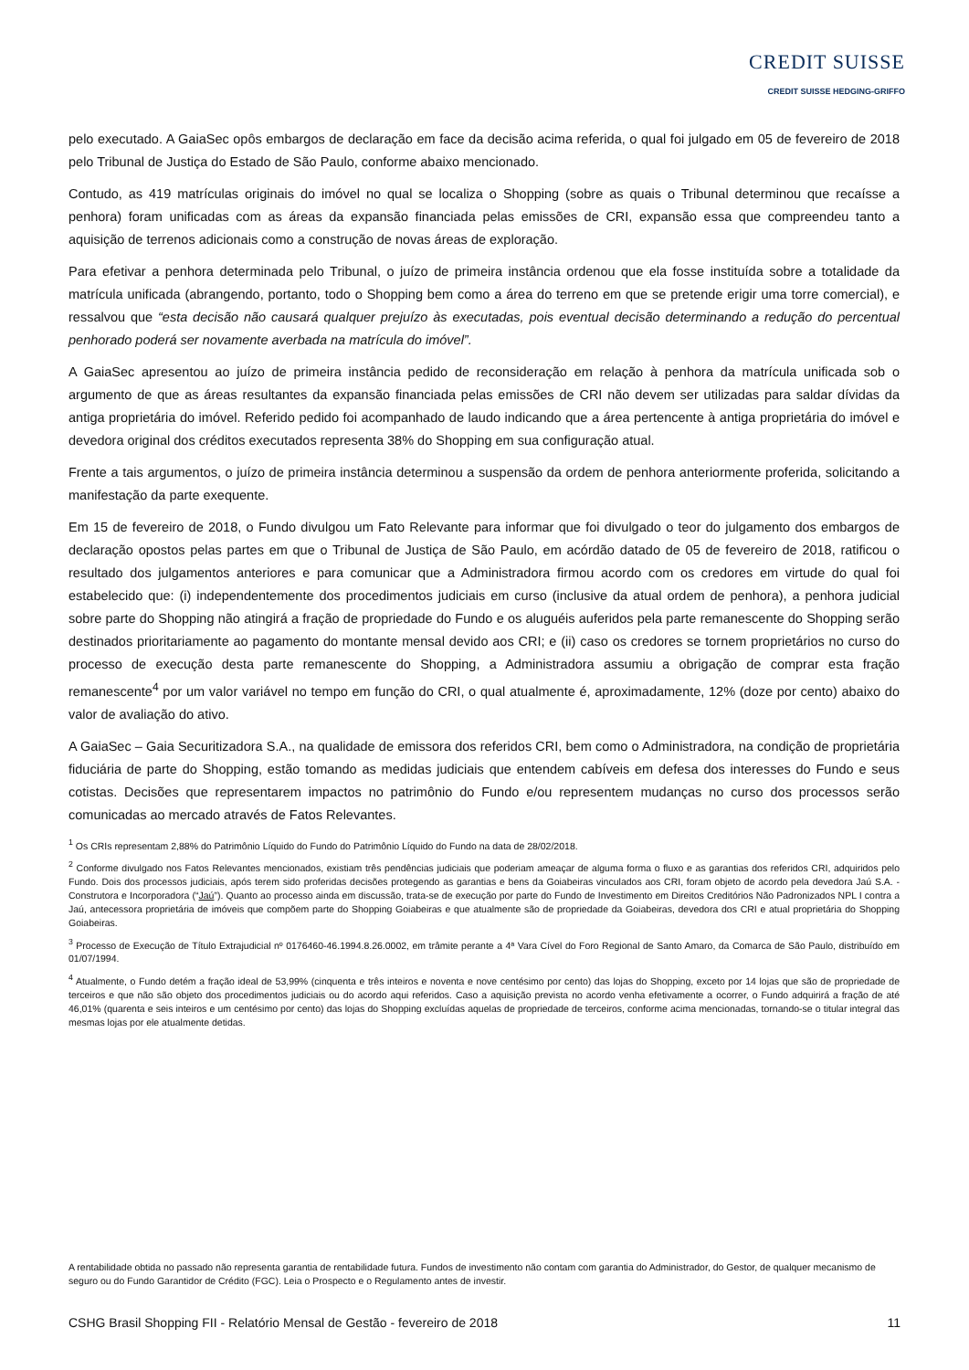CREDIT SUISSE
CREDIT SUISSE HEDGING-GRIFFO
pelo executado. A GaiaSec opôs embargos de declaração em face da decisão acima referida, o qual foi julgado em 05 de fevereiro de 2018 pelo Tribunal de Justiça do Estado de São Paulo, conforme abaixo mencionado.
Contudo, as 419 matrículas originais do imóvel no qual se localiza o Shopping (sobre as quais o Tribunal determinou que recaísse a penhora) foram unificadas com as áreas da expansão financiada pelas emissões de CRI, expansão essa que compreendeu tanto a aquisição de terrenos adicionais como a construção de novas áreas de exploração.
Para efetivar a penhora determinada pelo Tribunal, o juízo de primeira instância ordenou que ela fosse instituída sobre a totalidade da matrícula unificada (abrangendo, portanto, todo o Shopping bem como a área do terreno em que se pretende erigir uma torre comercial), e ressalvou que “esta decisão não causará qualquer prejuízo às executadas, pois eventual decisão determinando a redução do percentual penhorado poderá ser novamente averbada na matrícula do imóvel”.
A GaiaSec apresentou ao juízo de primeira instância pedido de reconsideração em relação à penhora da matrícula unificada sob o argumento de que as áreas resultantes da expansão financiada pelas emissões de CRI não devem ser utilizadas para saldar dívidas da antiga proprietária do imóvel. Referido pedido foi acompanhado de laudo indicando que a área pertencente à antiga proprietária do imóvel e devedora original dos créditos executados representa 38% do Shopping em sua configuração atual.
Frente a tais argumentos, o juízo de primeira instância determinou a suspensão da ordem de penhora anteriormente proferida, solicitando a manifestação da parte exequente.
Em 15 de fevereiro de 2018, o Fundo divulgou um Fato Relevante para informar que foi divulgado o teor do julgamento dos embargos de declaração opostos pelas partes em que o Tribunal de Justiça de São Paulo, em acórdão datado de 05 de fevereiro de 2018, ratificou o resultado dos julgamentos anteriores e para comunicar que a Administradora firmou acordo com os credores em virtude do qual foi estabelecido que: (i) independentemente dos procedimentos judiciais em curso (inclusive da atual ordem de penhora), a penhora judicial sobre parte do Shopping não atingirá a fração de propriedade do Fundo e os aluguéis auferidos pela parte remanescente do Shopping serão destinados prioritariamente ao pagamento do montante mensal devido aos CRI; e (ii) caso os credores se tornem proprietários no curso do processo de execução desta parte remanescente do Shopping, a Administradora assumiu a obrigação de comprar esta fração remanescente<sup>4</sup> por um valor variável no tempo em função do CRI, o qual atualmente é, aproximadamente, 12% (doze por cento) abaixo do valor de avaliação do ativo.
A GaiaSec – Gaia Securitizadora S.A., na qualidade de emissora dos referidos CRI, bem como o Administradora, na condição de proprietária fiduciária de parte do Shopping, estão tomando as medidas judiciais que entendem cabíveis em defesa dos interesses do Fundo e seus cotistas. Decisões que representarem impactos no patrimônio do Fundo e/ou representem mudanças no curso dos processos serão comunicadas ao mercado através de Fatos Relevantes.
<sup>1</sup> Os CRIs representam 2,88% do Patrimônio Líquido do Fundo do Patrimônio Líquido do Fundo na data de 28/02/2018.
<sup>2</sup> Conforme divulgado nos Fatos Relevantes mencionados, existiam três pendências judiciais que poderiam ameaçar de alguma forma o fluxo e as garantias dos referidos CRI, adquiridos pelo Fundo. Dois dos processos judiciais, após terem sido proferidas decisões protegendo as garantias e bens da Goiabeiras vinculados aos CRI, foram objeto de acordo pela devedora Jaú S.A. - Construtora e Incorporadora (“Jaú”). Quanto ao processo ainda em discussão, trata-se de execução por parte do Fundo de Investimento em Direitos Creditórios Não Padronizados NPL I contra a Jaú, antecessora proprietária de imóveis que compõem parte do Shopping Goiabeiras e que atualmente são de propriedade da Goiabeiras, devedora dos CRI e atual proprietária do Shopping Goiabeiras.
<sup>3</sup> Processo de Execução de Título Extrajudicial nº 0176460-46.1994.8.26.0002, em trâmite perante a 4ª Vara Cível do Foro Regional de Santo Amaro, da Comarca de São Paulo, distribuído em 01/07/1994.
<sup>4</sup> Atualmente, o Fundo detém a fração ideal de 53,99% (cinquenta e três inteiros e noventa e nove centésimo por cento) das lojas do Shopping, exceto por 14 lojas que são de propriedade de terceiros e que não são objeto dos procedimentos judiciais ou do acordo aqui referidos. Caso a aquisição prevista no acordo venha efetivamente a ocorrer, o Fundo adquirirá a fração de até 46,01% (quarenta e seis inteiros e um centésimo por cento) das lojas do Shopping excluídas aquelas de propriedade de terceiros, conforme acima mencionadas, tornando-se o titular integral das mesmas lojas por ele atualmente detidas.
A rentabilidade obtida no passado não representa garantia de rentabilidade futura. Fundos de investimento não contam com garantia do Administrador, do Gestor, de qualquer mecanismo de seguro ou do Fundo Garantidor de Crédito (FGC). Leia o Prospecto e o Regulamento antes de investir.
CSHG Brasil Shopping FII - Relatório Mensal de Gestão - fevereiro de 2018 11